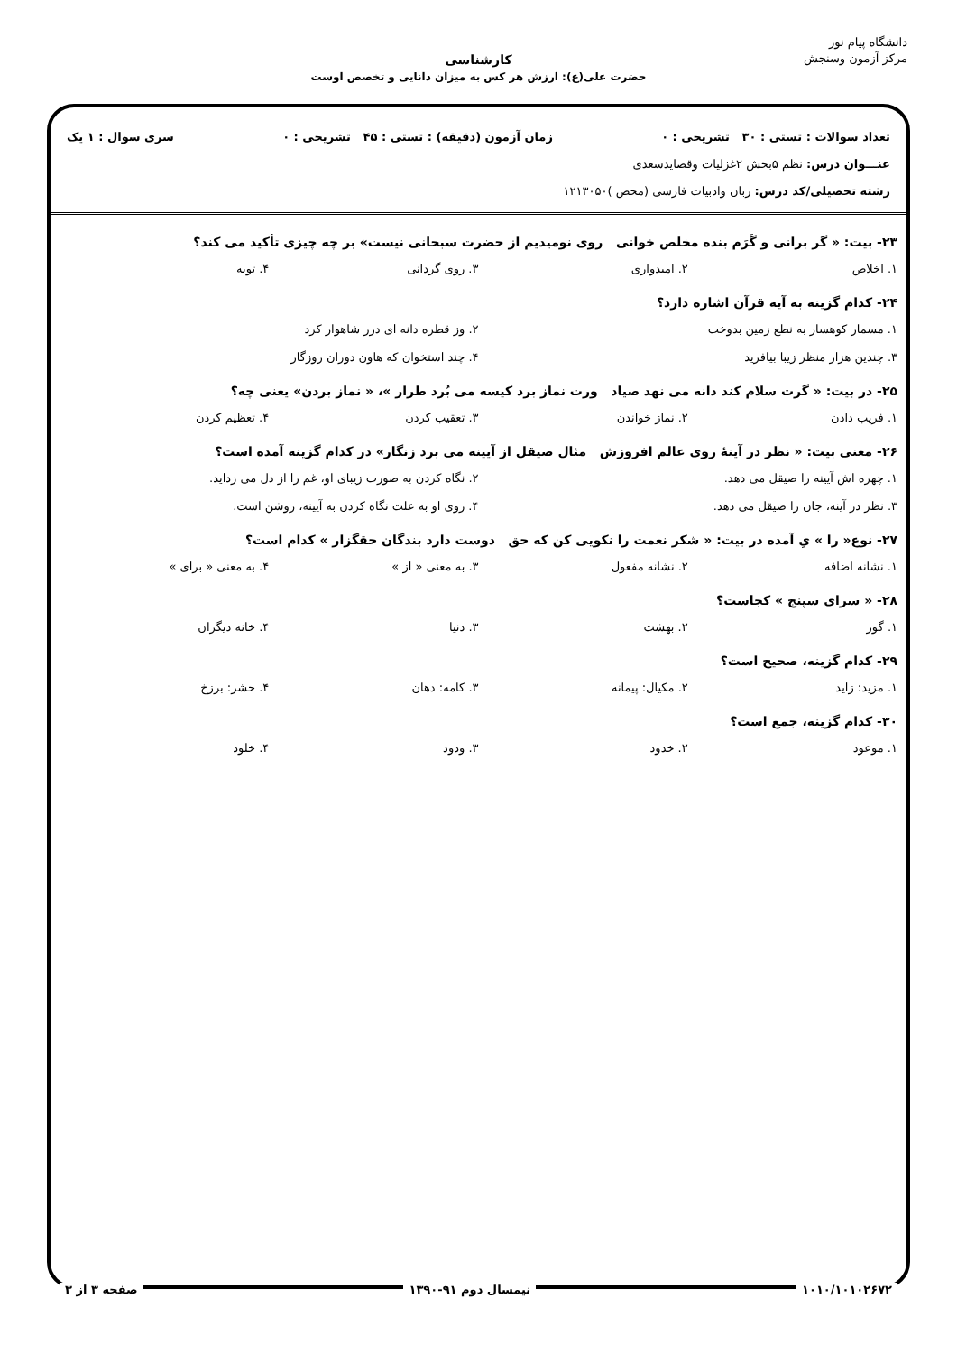دانشگاه پیام نور
مرکز آزمون وسنجش
کارشناسی
حضرت علی(ع): ارزش هر کس به میزان دانایی و تخصص اوست
تعداد سوالات : تستی : ۳۰ تشریحی : ۰ زمان آزمون (دقیقه) : تستی : ۴۵ تشریحی : ۰ سری سوال : ۱ یک
عنـــوان درس: نظم ۵بخش ۲غزلیات وقصایدسعدی
رشته تحصیلی/کد درس: زبان وادبیات فارسی (محض )۱۲۱۳۰۵۰
۲۳- بیت: « گر برانی و گَرَم بنده مخلص خوانی روی نومیدیم از حضرت سبحانی نیست» بر چه چیزی تأکید می کند؟
۱. اخلاص ۲. امیدواری ۳. روی گردانی ۴. توبه
۲۴- کدام گزینه به آیه قرآن اشاره دارد؟
۱. مسمار کوهسار به نطع زمین بدوخت ۲. وز قطره دانه ای درر شاهوار کرد ۳. چندین هزار منظر زیبا بیافرید ۴. چند استخوان که هاون دوران روزگار
۲۵- در بیت: « گرت سلام کند دانه می نهد صیاد ورت نماز برد کیسه می بُرد طرار »، « نماز بردن» یعنی چه؟
۱. فریب دادن ۲. نماز خواندن ۳. تعقیب کردن ۴. تعظیم کردن
۲۶- معنی بیت: « نظر در آینۀ روی عالم افروزش مثال صیقل از آیینه می برد زنگار» در کدام گزینه آمده است؟
۱. چهره اش آیینه را صیقل می دهد. ۲. نگاه کردن به صورت زیبای او، غم را از دل می زداید. ۳. نظر در آینه، جان را صیقل می دهد. ۴. روی او به علت نگاه کردن به آیینه، روشن است.
۲۷- نوع« را » یِ آمده در بیت: « شکر نعمت را نکویی کن که حق دوست دارد بندگان حقگزار » کدام است؟
۱. نشانه اضافه ۲. نشانه مفعول ۳. به معنی « از » ۴. به معنی « برای »
۲۸- « سرای سپنج » کجاست؟
۱. گور ۲. بهشت ۳. دنیا ۴. خانه دیگران
۲۹- کدام گزینه، صحیح است؟
۱. مزید: زاید ۲. مکیال: پیمانه ۳. کامه: دهان ۴. حشر: برزخ
۳۰- کدام گزینه، جمع است؟
۱. موعود ۲. خدود ۳. ودود ۴. خلود
۱۰۱۰/۱۰۱۰۲۶۷۲ نیمسال دوم ۹۱-۱۳۹۰ صفحه ۳ از ۳